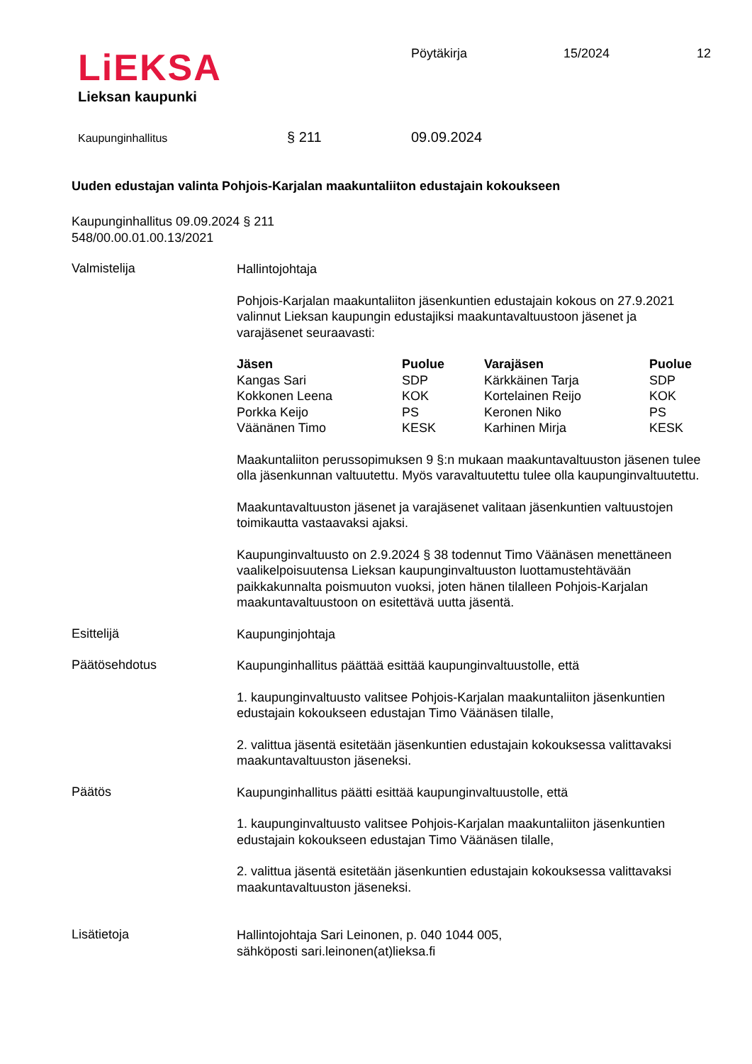LiEKSA
Lieksan kaupunki
Pöytäkirja 15/2024 12
Kaupunginhallitus § 211 09.09.2024
Uuden edustajan valinta Pohjois-Karjalan maakuntaliiton edustajain kokoukseen
Kaupunginhallitus 09.09.2024 § 211
548/00.00.01.00.13/2021
Valmistelija
Hallintojohtaja
Pohjois-Karjalan maakuntaliiton jäsenkuntien edustajain kokous on 27.9.2021 valinnut Lieksan kaupungin edustajiksi maakuntavaltuustoon jäsenet ja varajäsenet seuraavasti:
| Jäsen | Puolue | Varajäsen | Puolue |
| --- | --- | --- | --- |
| Kangas Sari | SDP | Kärkkäinen Tarja | SDP |
| Kokkonen Leena | KOK | Kortelainen Reijo | KOK |
| Porkka Keijo | PS | Keronen Niko | PS |
| Väänänen Timo | KESK | Karhinen Mirja | KESK |
Maakuntaliiton perussopimuksen 9 §:n mukaan maakuntavaltuuston jäsenen tulee olla jäsenkunnan valtuutettu. Myös varavaltuutettu tulee olla kaupunginvaltuutettu.
Maakuntavaltuuston jäsenet ja varajäsenet valitaan jäsenkuntien valtuustojen toimikautta vastaavaksi ajaksi.
Kaupunginvaltuusto on 2.9.2024 § 38 todennut Timo Väänäsen menettäneen vaalikelpoisuutensa Lieksan kaupunginvaltuuston luottamustehtävään paikkakunnalta poismuuton vuoksi, joten hänen tilalleen Pohjois-Karjalan maakuntavaltuustoon on esitettävä uutta jäsentä.
Esittelijä
Kaupunginjohtaja
Päätösehdotus
Kaupunginhallitus päättää esittää kaupunginvaltuustolle, että
1. kaupunginvaltuusto valitsee Pohjois-Karjalan maakuntaliiton jäsenkuntien edustajain kokoukseen edustajan Timo Väänäsen tilalle,
2. valittua jäsentä esitetään jäsenkuntien edustajain kokouksessa valittavaksi maakuntavaltuuston jäseneksi.
Päätös
Kaupunginhallitus päätti esittää kaupunginvaltuustolle, että
1. kaupunginvaltuusto valitsee Pohjois-Karjalan maakuntaliiton jäsenkuntien edustajain kokoukseen edustajan Timo Väänäsen tilalle,
2. valittua jäsentä esitetään jäsenkuntien edustajain kokouksessa valittavaksi maakuntavaltuuston jäseneksi.
Lisätietoja
Hallintojohtaja Sari Leinonen, p. 040 1044 005,
sähköposti sari.leinonen(at)lieksa.fi